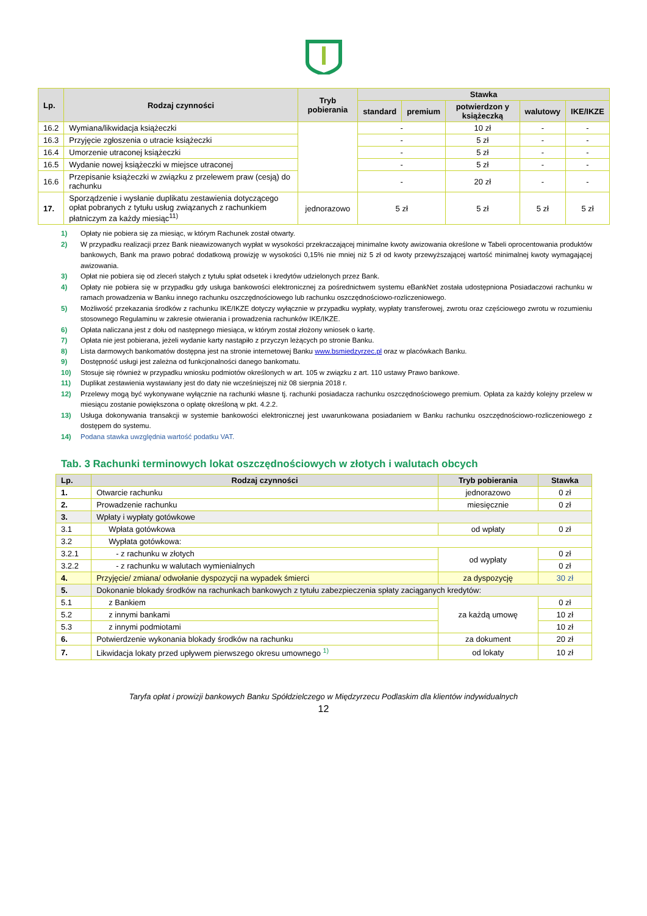| Lp. | Rodzaj czynności | Tryb pobierania | Stawka | | | | |
| --- | --- | --- | --- | --- | --- | --- | --- |
| | | | standard | premium | potwierdzon y książeczką | walutowy | IKE/IKZE |
| 16.2 | Wymiana/likwidacja książeczki | | - | | 10 zł | - | - |
| 16.3 | Przyjęcie zgłoszenia o utracie książeczki | | - | | 5 zł | - | - |
| 16.4 | Umorzenie utraconej książeczki | | - | | 5 zł | - | - |
| 16.5 | Wydanie nowej książeczki w miejsce utraconej | | - | | 5 zł | - | - |
| 16.6 | Przepisanie książeczki w związku z przelewem praw (cesją) do rachunku | | - | | 20 zł | - | - |
| 17. | Sporządzenie i wysłanie duplikatu zestawienia dotyczącego opłat pobranych z tytułu usług związanych z rachunkiem płatniczym za każdy miesiąc<sup>11)</sup> | jednorazowo | 5 zł | | 5 zł | 5 zł | 5 zł |
1) Opłaty nie pobiera się za miesiąc, w którym Rachunek został otwarty.
2) W przypadku realizacji przez Bank nieawizowanych wypłat w wysokości przekraczającej minimalne kwoty awizowania określone w Tabeli oprocentowania produktów bankowych, Bank ma prawo pobrać dodatkową prowizję w wysokości 0,15% nie mniej niż 5 zł od kwoty przewyższającej wartość minimalnej kwoty wymagającej awizowania.
3) Opłat nie pobiera się od zleceń stałych z tytułu spłat odsetek i kredytów udzielonych przez Bank.
4) Opłaty nie pobiera się w przypadku gdy usługa bankowości elektronicznej za pośrednictwem systemu eBankNet została udostępniona Posiadaczowi rachunku w ramach prowadzenia w Banku innego rachunku oszczędnościowego lub rachunku oszczędnościowo-rozliczeniowego.
5) Możliwość przekazania środków z rachunku IKE/IKZE dotyczy wyłącznie w przypadku wypłaty, wypłaty transferowej, zwrotu oraz częściowego zwrotu w rozumieniu stosownego Regulaminu w zakresie otwierania i prowadzenia rachunków IKE/IKZE.
6) Opłata naliczana jest z dołu od następnego miesiąca, w którym został złożony wniosek o kartę.
7) Opłata nie jest pobierana, jeżeli wydanie karty nastąpiło z przyczyn leżących po stronie Banku.
8) Lista darmowych bankomatów dostępna jest na stronie internetowej Banku www.bsmiedzyrzec.pl oraz w placówkach Banku.
9) Dostępność usługi jest zależna od funkcjonalności danego bankomatu.
10) Stosuje się również w przypadku wniosku podmiotów określonych w art. 105 w związku z art. 110 ustawy Prawo bankowe.
11) Duplikat zestawienia wystawiany jest do daty nie wcześniejszej niż 08 sierpnia 2018 r.
12) Przelewy mogą być wykonywane wyłącznie na rachunki własne tj. rachunki posiadacza rachunku oszczędnościowego premium. Opłata za każdy kolejny przelew w miesiącu zostanie powiększona o opłatę określoną w pkt. 4.2.2.
13) Usługa dokonywania transakcji w systemie bankowości elektronicznej jest uwarunkowana posiadaniem w Banku rachunku oszczędnościowo-rozliczeniowego z dostępem do systemu.
14) Podana stawka uwzględnia wartość podatku VAT.
Tab. 3 Rachunki terminowych lokat oszczędnościowych w złotych i walutach obcych
| Lp. | Rodzaj czynności | Tryb pobierania | Stawka |
| --- | --- | --- | --- |
| 1. | Otwarcie rachunku | jednorazowo | 0 zł |
| 2. | Prowadzenie rachunku | miesięcznie | 0 zł |
| 3. | Wpłaty i wypłaty gotówkowe | | |
| 3.1 | Wpłata gotówkowa | od wpłaty | 0 zł |
| 3.2 | Wypłata gotówkowa: | | |
| 3.2.1 | - z rachunku w złotych | od wypłaty | 0 zł |
| 3.2.2 | - z rachunku w walutach wymienialnych | | 0 zł |
| 4. | Przyjęcie/ zmiana/ odwołanie dyspozycji na wypadek śmierci | za dyspozycję | 30 zł |
| 5. | Dokonanie blokady środków na rachunkach bankowych z tytułu zabezpieczenia spłaty zaciąganych kredytów: | | |
| 5.1 | z Bankiem | za każdą umowę | 0 zł |
| 5.2 | z innymi bankami | | 10 zł |
| 5.3 | z innymi podmiotami | | 10 zł |
| 6. | Potwierdzenie wykonania blokady środków na rachunku | za dokument | 20 zł |
| 7. | Likwidacja lokaty przed upływem pierwszego okresu umownego <sup>1)</sup> | od lokaty | 10 zł |
Taryfa opłat i prowizji bankowych Banku Spółdzielczego w Międzyrzecu Podlaskim dla klientów indywidualnych
12